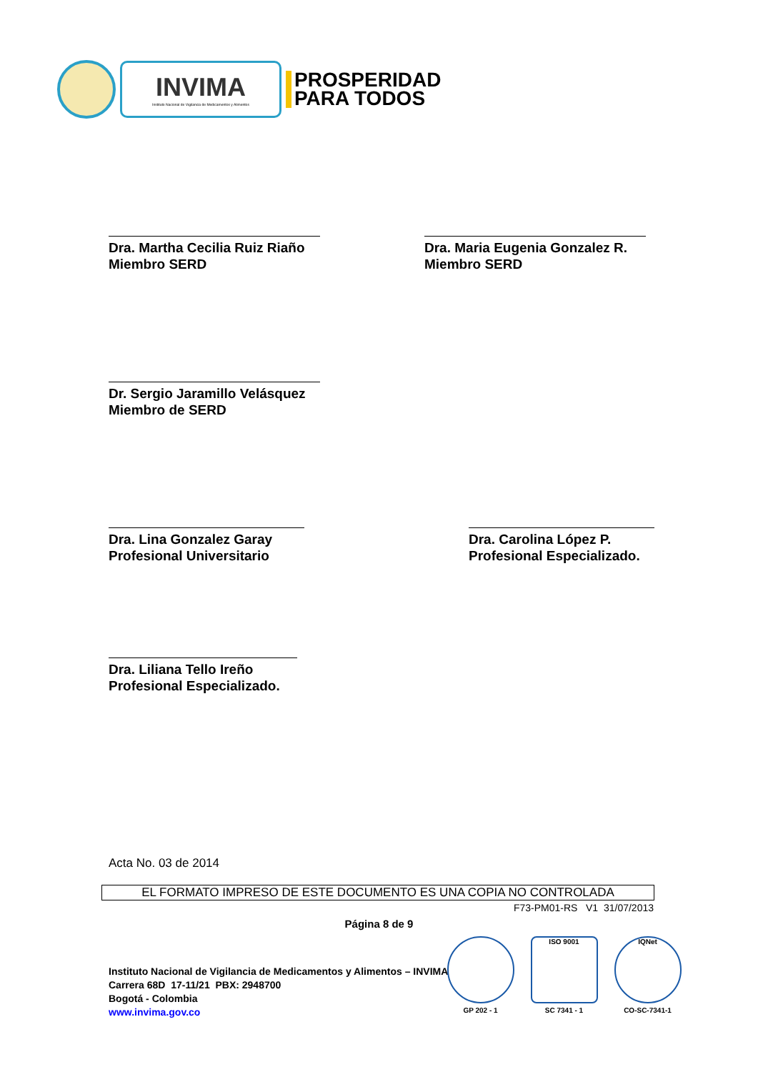INVIMA
Instituto Nacional de Vigilancia de Medicamentos y Alimentos
PROSPERIDAD
PARA TODOS
Dra. Martha Cecilia Ruiz Riaño
Miembro SERD
Dra. Maria Eugenia Gonzalez R.
Miembro SERD
Dr. Sergio Jaramillo Velásquez
Miembro de SERD
Dra. Lina Gonzalez Garay
Profesional Universitario
Dra. Carolina López P.
Profesional Especializado.
Dra. Liliana Tello Ireño
Profesional Especializado.
Acta No. 03 de 2014
EL FORMATO IMPRESO DE ESTE DOCUMENTO ES UNA COPIA NO CONTROLADA
F73-PM01-RS V1 31/07/2013
Página 8 de 9
Instituto Nacional de Vigilancia de Medicamentos y Alimentos – INVIMA
Carrera 68D 17-11/21 PBX: 2948700
Bogotá - Colombia
www.invima.gov.co
GP 202 - 1
ISO 9001
SC 7341 - 1
IQNet
CO-SC-7341-1